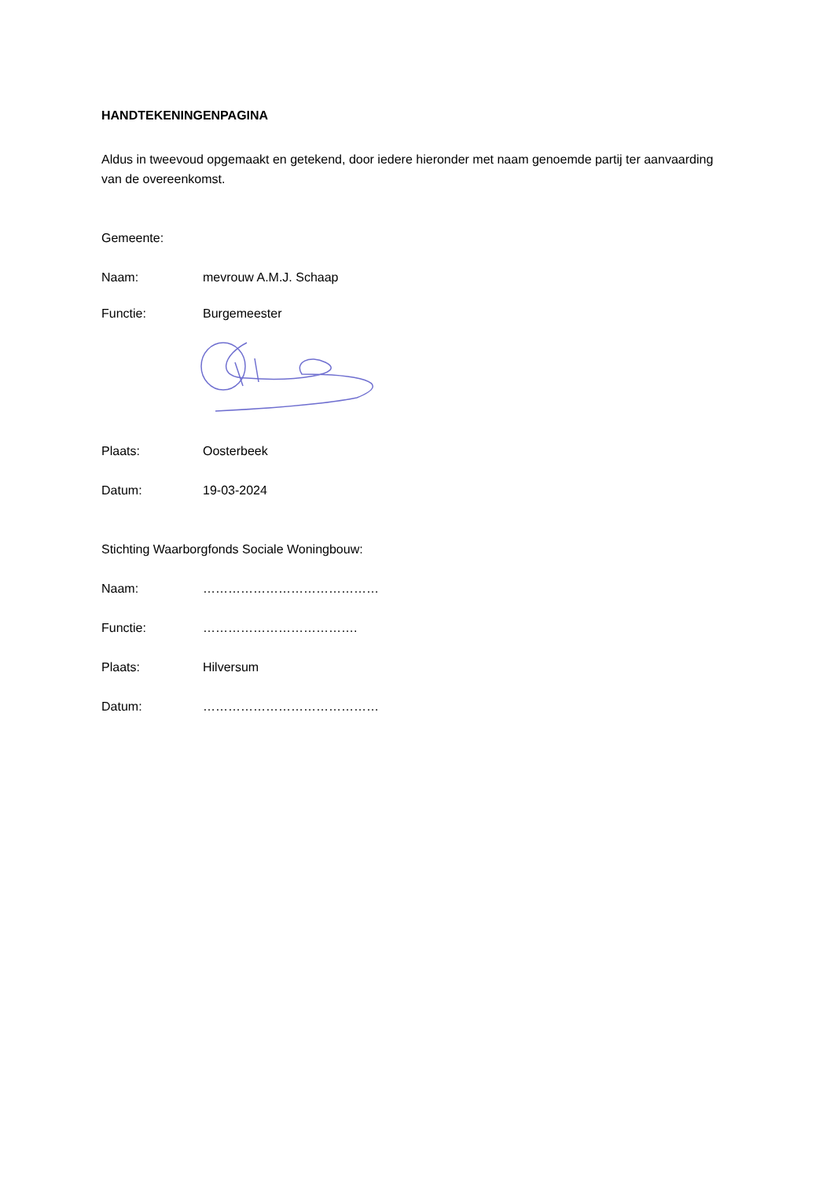HANDTEKENINGENPAGINA
Aldus in tweevoud opgemaakt en getekend, door iedere hieronder met naam genoemde partij ter aanvaarding van de overeenkomst.
Gemeente:
Naam: mevrouw A.M.J. Schaap
Functie: Burgemeester
Plaats: Oosterbeek
Datum: 19-03-2024
Stichting Waarborgfonds Sociale Woningbouw:
Naam: ……………………………………
Functie: ……………………………….
Plaats: Hilversum
Datum: ……………………………………